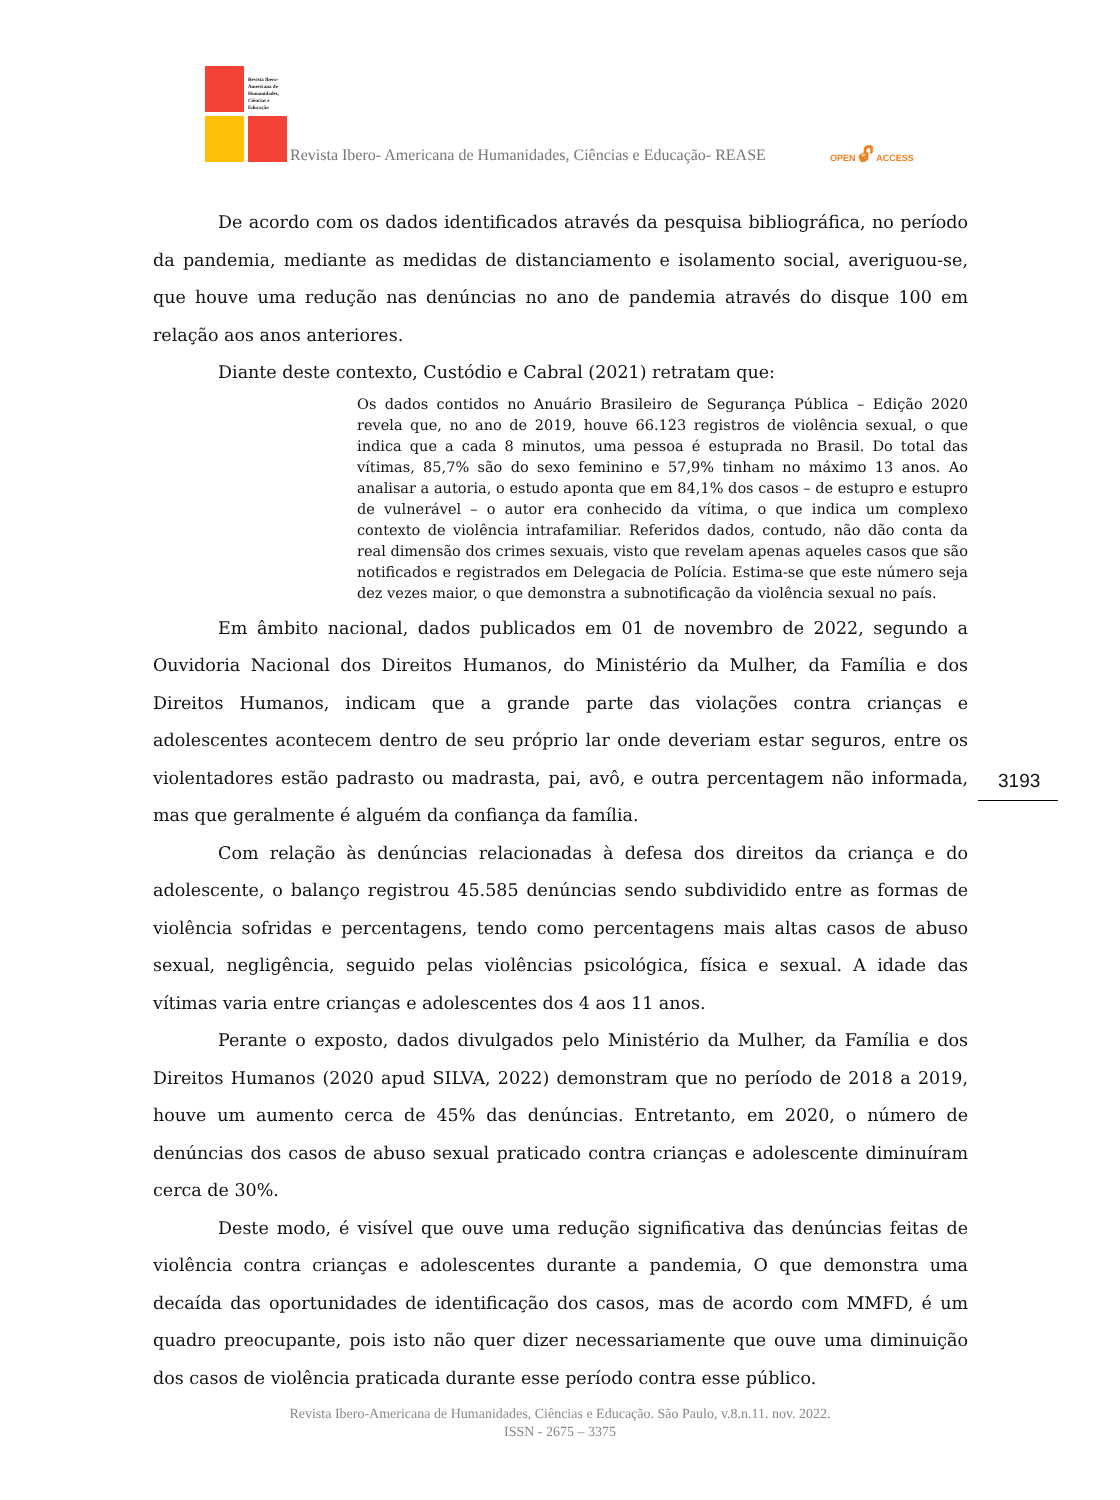Revista Ibero-
Americana de
Humanidades,
Ciências e
Educação
Revista Ibero- Americana de Humanidades, Ciências e Educação- REASE
OPEN 🔓︎ ACCESS
De acordo com os dados identificados através da pesquisa bibliográfica, no período da pandemia, mediante as medidas de distanciamento e isolamento social, averiguou-se, que houve uma redução nas denúncias no ano de pandemia através do disque 100 em relação aos anos anteriores.
Diante deste contexto, Custódio e Cabral (2021) retratam que:
Os dados contidos no Anuário Brasileiro de Segurança Pública – Edição 2020 revela que, no ano de 2019, houve 66.123 registros de violência sexual, o que indica que a cada 8 minutos, uma pessoa é estuprada no Brasil. Do total das vítimas, 85,7% são do sexo feminino e 57,9% tinham no máximo 13 anos. Ao analisar a autoria, o estudo aponta que em 84,1% dos casos – de estupro e estupro de vulnerável – o autor era conhecido da vítima, o que indica um complexo contexto de violência intrafamiliar. Referidos dados, contudo, não dão conta da real dimensão dos crimes sexuais, visto que revelam apenas aqueles casos que são notificados e registrados em Delegacia de Polícia. Estima-se que este número seja dez vezes maior, o que demonstra a subnotificação da violência sexual no país.
Em âmbito nacional, dados publicados em 01 de novembro de 2022, segundo a Ouvidoria Nacional dos Direitos Humanos, do Ministério da Mulher, da Família e dos Direitos Humanos, indicam que a grande parte das violações contra crianças e adolescentes acontecem dentro de seu próprio lar onde deveriam estar seguros, entre os violentadores estão padrasto ou madrasta, pai, avô, e outra percentagem não informada, mas que geralmente é alguém da confiança da família.
Com relação às denúncias relacionadas à defesa dos direitos da criança e do adolescente, o balanço registrou 45.585 denúncias sendo subdividido entre as formas de violência sofridas e percentagens, tendo como percentagens mais altas casos de abuso sexual, negligência, seguido pelas violências psicológica, física e sexual. A idade das vítimas varia entre crianças e adolescentes dos 4 aos 11 anos.
Perante o exposto, dados divulgados pelo Ministério da Mulher, da Família e dos Direitos Humanos (2020 apud SILVA, 2022) demonstram que no período de 2018 a 2019, houve um aumento cerca de 45% das denúncias. Entretanto, em 2020, o número de denúncias dos casos de abuso sexual praticado contra crianças e adolescente diminuíram cerca de 30%.
Deste modo, é visível que ouve uma redução significativa das denúncias feitas de violência contra crianças e adolescentes durante a pandemia, O que demonstra uma decaída das oportunidades de identificação dos casos, mas de acordo com MMFD, é um quadro preocupante, pois isto não quer dizer necessariamente que ouve uma diminuição dos casos de violência praticada durante esse período contra esse público.
3193
Revista Ibero-Americana de Humanidades, Ciências e Educação. São Paulo, v.8.n.11. nov. 2022.
ISSN - 2675 – 3375